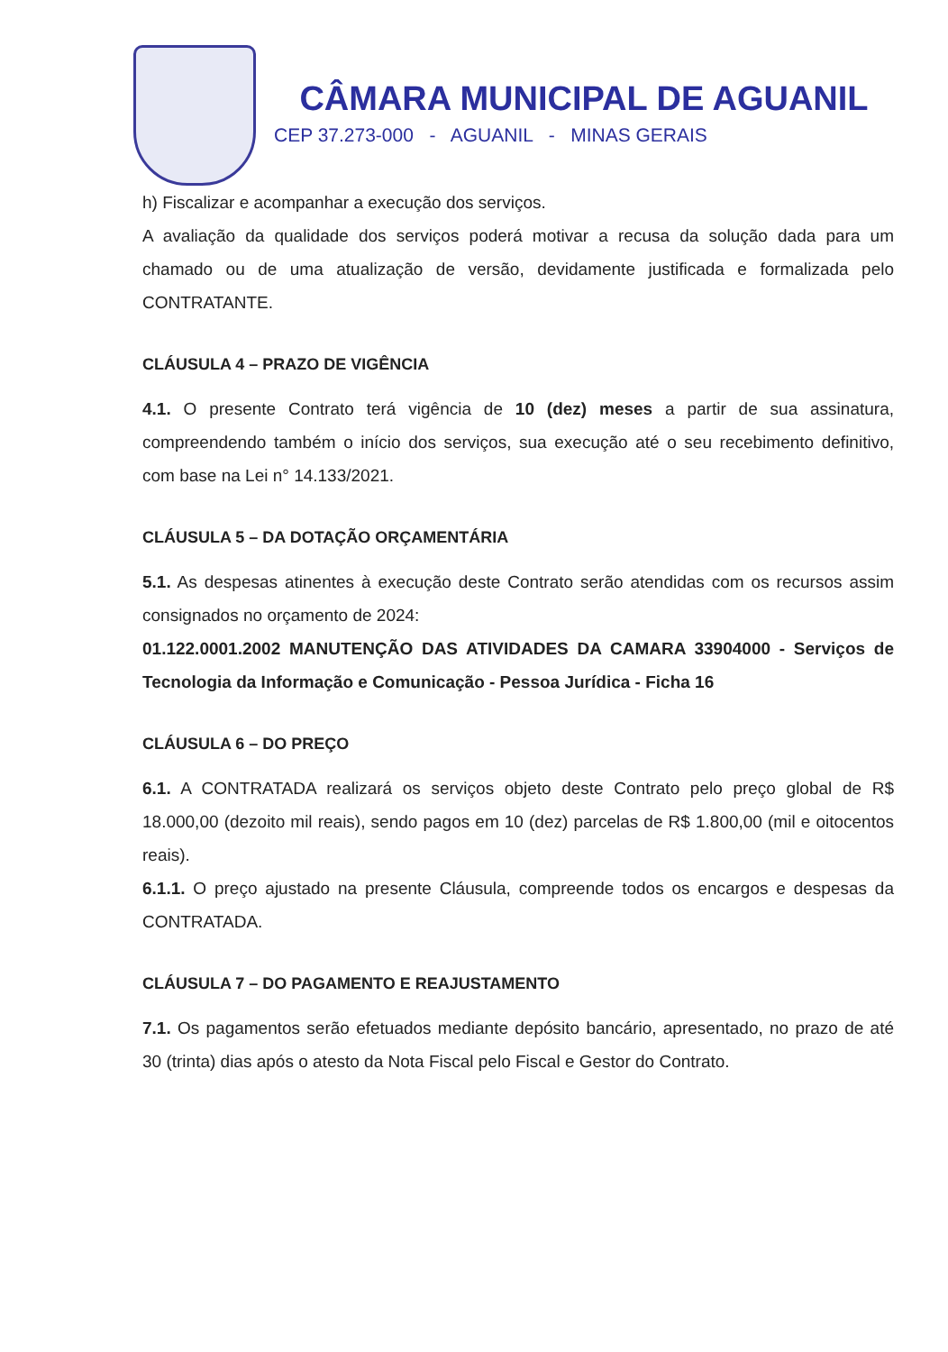CÂMARA MUNICIPAL DE AGUANIL
CEP 37.273-000 - AGUANIL - MINAS GERAIS
h) Fiscalizar e acompanhar a execução dos serviços.
A avaliação da qualidade dos serviços poderá motivar a recusa da solução dada para um chamado ou de uma atualização de versão, devidamente justificada e formalizada pelo CONTRATANTE.
CLÁUSULA 4 – PRAZO DE VIGÊNCIA
4.1. O presente Contrato terá vigência de 10 (dez) meses a partir de sua assinatura, compreendendo também o início dos serviços, sua execução até o seu recebimento definitivo, com base na Lei n° 14.133/2021.
CLÁUSULA 5 – DA DOTAÇÃO ORÇAMENTÁRIA
5.1. As despesas atinentes à execução deste Contrato serão atendidas com os recursos assim consignados no orçamento de 2024:
01.122.0001.2002 MANUTENÇÃO DAS ATIVIDADES DA CAMARA 33904000 - Serviços de Tecnologia da Informação e Comunicação - Pessoa Jurídica - Ficha 16
CLÁUSULA 6 – DO PREÇO
6.1. A CONTRATADA realizará os serviços objeto deste Contrato pelo preço global de R$ 18.000,00 (dezoito mil reais), sendo pagos em 10 (dez) parcelas de R$ 1.800,00 (mil e oitocentos reais).
6.1.1. O preço ajustado na presente Cláusula, compreende todos os encargos e despesas da CONTRATADA.
CLÁUSULA 7 – DO PAGAMENTO E REAJUSTAMENTO
7.1. Os pagamentos serão efetuados mediante depósito bancário, apresentado, no prazo de até 30 (trinta) dias após o atesto da Nota Fiscal pelo Fiscal e Gestor do Contrato.